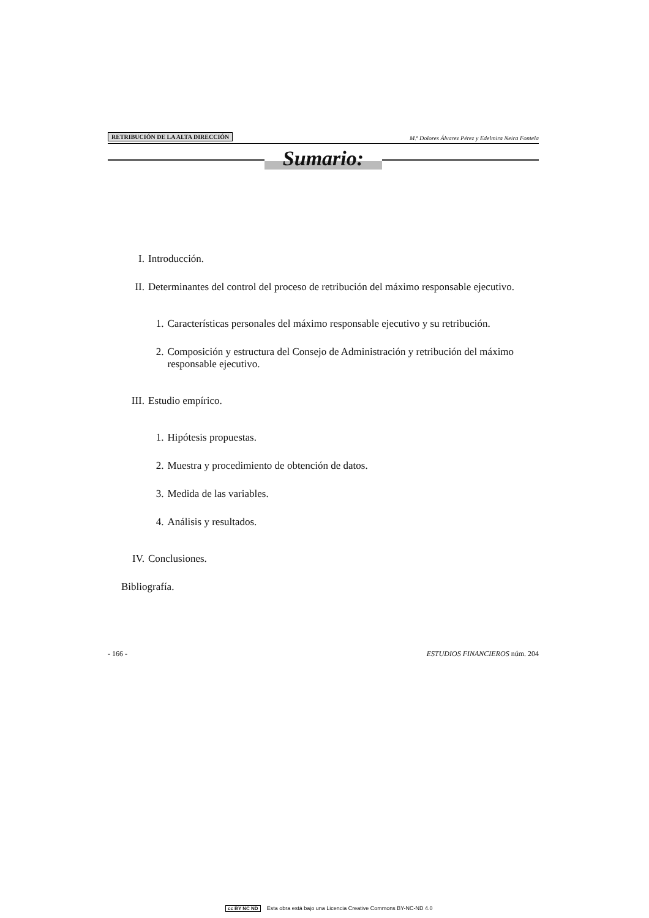RETRIBUCIÓN DE LA ALTA DIRECCIÓN M.ª Dolores Álvarez Pérez y Edelmira Neira Fontela
Sumario:
I. Introducción.
II. Determinantes del control del proceso de retribución del máximo responsable ejecutivo.
1. Características personales del máximo responsable ejecutivo y su retribución.
2. Composición y estructura del Consejo de Administración y retribución del máximo responsable ejecutivo.
III. Estudio empírico.
1. Hipótesis propuestas.
2. Muestra y procedimiento de obtención de datos.
3. Medida de las variables.
4. Análisis y resultados.
IV. Conclusiones.
Bibliografía.
- 166 - ESTUDIOS FINANCIEROS núm. 204
cc BY NC ND Esta obra está bajo una Licencia Creative Commons BY-NC-ND 4.0